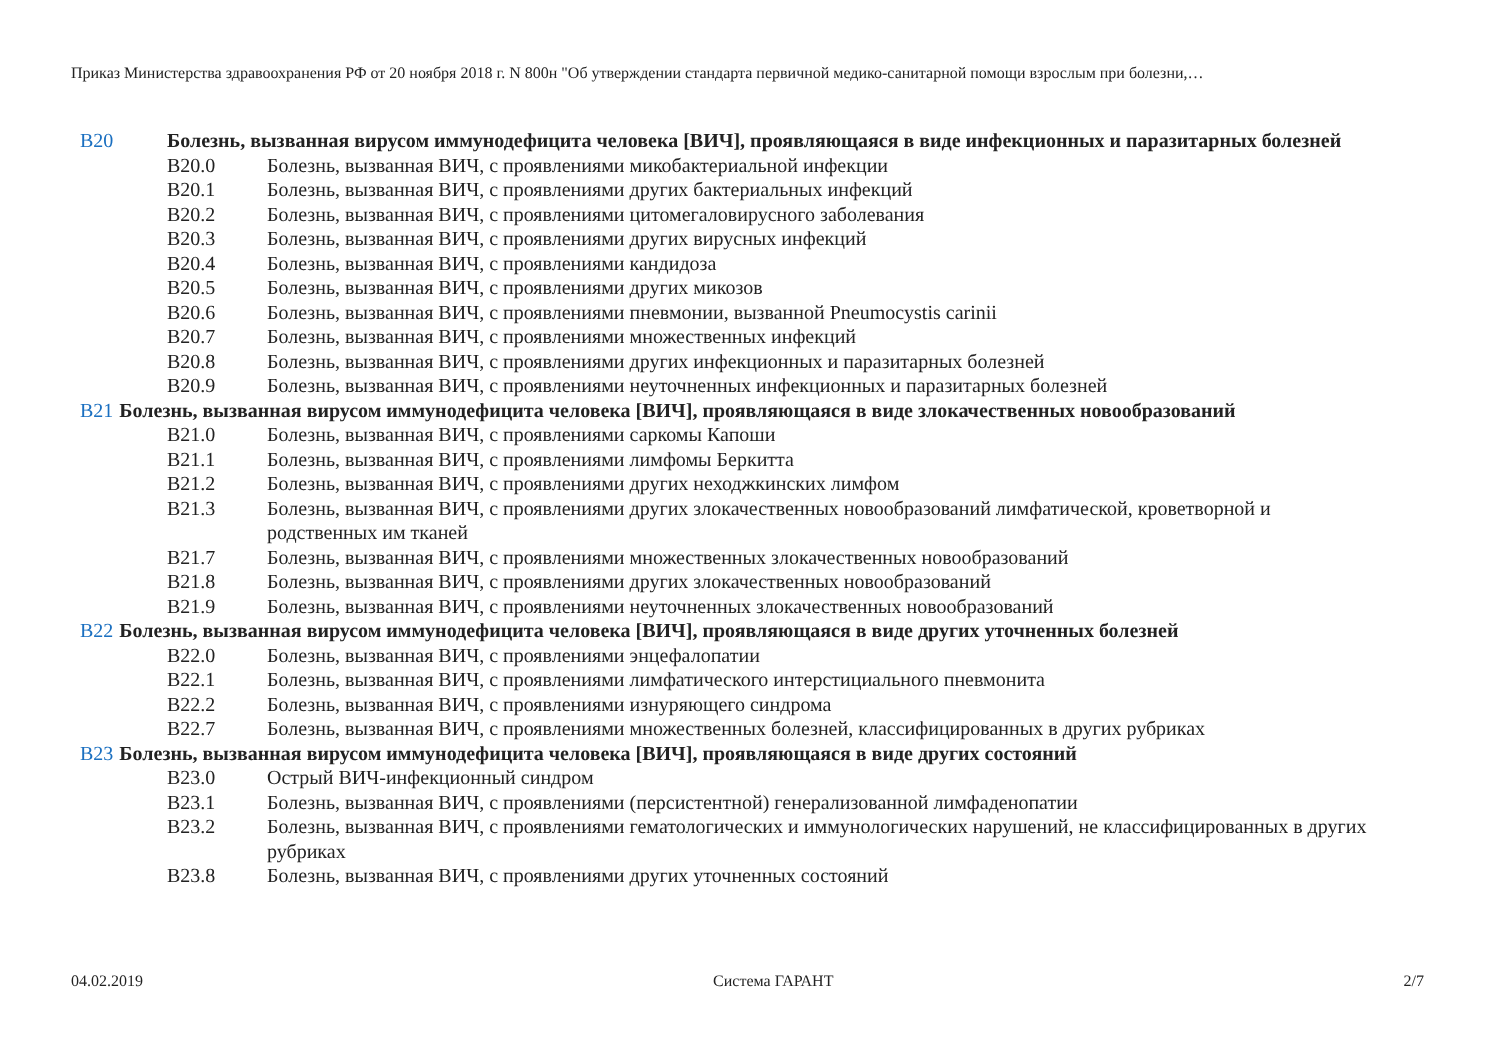Приказ Министерства здравоохранения РФ от 20 ноября 2018 г. N 800н "Об утверждении стандарта первичной медико-санитарной помощи взрослым при болезни,…
B20 Болезнь, вызванная вирусом иммунодефицита человека [ВИЧ], проявляющаяся в виде инфекционных и паразитарных болезней
B20.0 Болезнь, вызванная ВИЧ, с проявлениями микобактериальной инфекции
B20.1 Болезнь, вызванная ВИЧ, с проявлениями других бактериальных инфекций
B20.2 Болезнь, вызванная ВИЧ, с проявлениями цитомегаловирусного заболевания
B20.3 Болезнь, вызванная ВИЧ, с проявлениями других вирусных инфекций
B20.4 Болезнь, вызванная ВИЧ, с проявлениями кандидоза
B20.5 Болезнь, вызванная ВИЧ, с проявлениями других микозов
B20.6 Болезнь, вызванная ВИЧ, с проявлениями пневмонии, вызванной Pneumocystis carinii
B20.7 Болезнь, вызванная ВИЧ, с проявлениями множественных инфекций
B20.8 Болезнь, вызванная ВИЧ, с проявлениями других инфекционных и паразитарных болезней
B20.9 Болезнь, вызванная ВИЧ, с проявлениями неуточненных инфекционных и паразитарных болезней
B21 Болезнь, вызванная вирусом иммунодефицита человека [ВИЧ], проявляющаяся в виде злокачественных новообразований
B21.0 Болезнь, вызванная ВИЧ, с проявлениями саркомы Капоши
B21.1 Болезнь, вызванная ВИЧ, с проявлениями лимфомы Беркитта
B21.2 Болезнь, вызванная ВИЧ, с проявлениями других неходжкинских лимфом
B21.3 Болезнь, вызванная ВИЧ, с проявлениями других злокачественных новообразований лимфатической, кроветворной и родственных им тканей
B21.7 Болезнь, вызванная ВИЧ, с проявлениями множественных злокачественных новообразований
B21.8 Болезнь, вызванная ВИЧ, с проявлениями других злокачественных новообразований
B21.9 Болезнь, вызванная ВИЧ, с проявлениями неуточненных злокачественных новообразований
B22 Болезнь, вызванная вирусом иммунодефицита человека [ВИЧ], проявляющаяся в виде других уточненных болезней
B22.0 Болезнь, вызванная ВИЧ, с проявлениями энцефалопатии
B22.1 Болезнь, вызванная ВИЧ, с проявлениями лимфатического интерстициального пневмонита
B22.2 Болезнь, вызванная ВИЧ, с проявлениями изнуряющего синдрома
B22.7 Болезнь, вызванная ВИЧ, с проявлениями множественных болезней, классифицированных в других рубриках
B23 Болезнь, вызванная вирусом иммунодефицита человека [ВИЧ], проявляющаяся в виде других состояний
B23.0 Острый ВИЧ-инфекционный синдром
B23.1 Болезнь, вызванная ВИЧ, с проявлениями (персистентной) генерализованной лимфаденопатии
B23.2 Болезнь, вызванная ВИЧ, с проявлениями гематологических и иммунологических нарушений, не классифицированных в других рубриках
B23.8 Болезнь, вызванная ВИЧ, с проявлениями других уточненных состояний
04.02.2019 Система ГАРАНТ 2/7